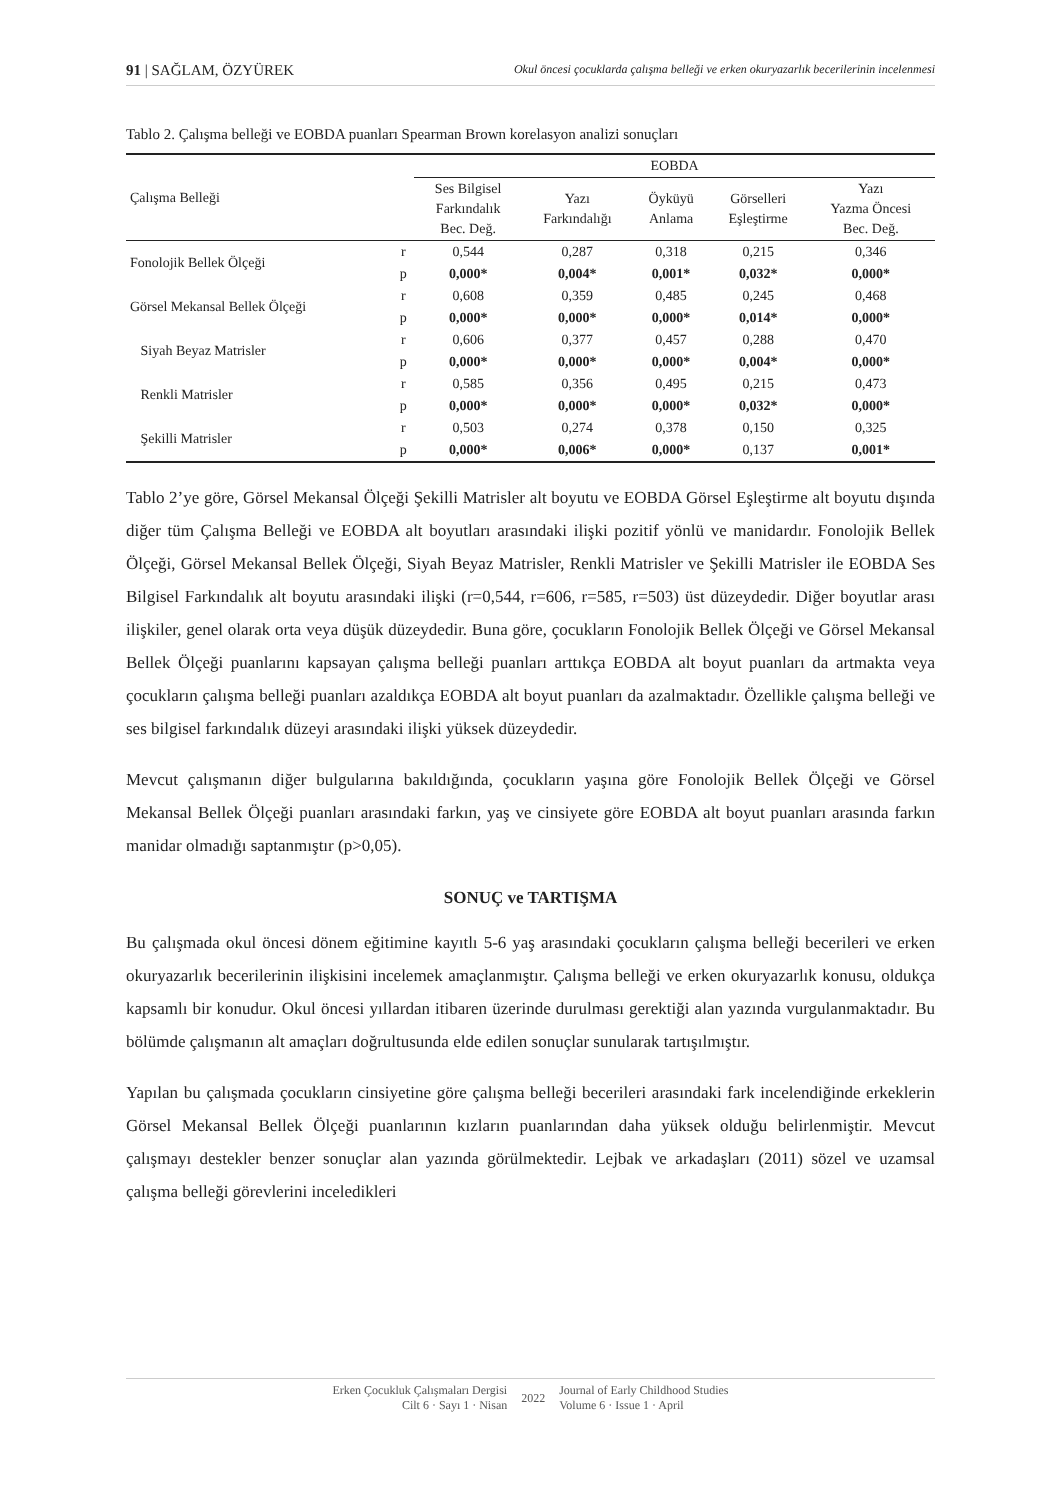91 | SAĞLAM, ÖZYÜREK Okul öncesi çocuklarda çalışma belleği ve erken okuryazarlık becerilerinin incelenmesi
Tablo 2. Çalışma belleği ve EOBDA puanları Spearman Brown korelasyon analizi sonuçları
| Çalışma Belleği | | EOBDA | | | | |
| --- | --- | --- | --- | --- | --- | --- |
| | | Ses Bilgisel Farkındalık Bec. Değ. | Yazı Farkındalığı | Öyküyü Anlama | Görselleri Eşleştirme | Yazı Yazma Öncesi Bec. Değ. |
| Fonolojik Bellek Ölçeği | r | 0,544 | 0,287 | 0,318 | 0,215 | 0,346 |
| | p | 0,000* | 0,004* | 0,001* | 0,032* | 0,000* |
| Görsel Mekansal Bellek Ölçeği | r | 0,608 | 0,359 | 0,485 | 0,245 | 0,468 |
| | p | 0,000* | 0,000* | 0,000* | 0,014* | 0,000* |
| Siyah Beyaz Matrisler | r | 0,606 | 0,377 | 0,457 | 0,288 | 0,470 |
| | p | 0,000* | 0,000* | 0,000* | 0,004* | 0,000* |
| Renkli Matrisler | r | 0,585 | 0,356 | 0,495 | 0,215 | 0,473 |
| | p | 0,000* | 0,000* | 0,000* | 0,032* | 0,000* |
| Şekilli Matrisler | r | 0,503 | 0,274 | 0,378 | 0,150 | 0,325 |
| | p | 0,000* | 0,006* | 0,000* | 0,137 | 0,001* |
Tablo 2’ye göre, Görsel Mekansal Ölçeği Şekilli Matrisler alt boyutu ve EOBDA Görsel Eşleştirme alt boyutu dışında diğer tüm Çalışma Belleği ve EOBDA alt boyutları arasındaki ilişki pozitif yönlü ve manidardır. Fonolojik Bellek Ölçeği, Görsel Mekansal Bellek Ölçeği, Siyah Beyaz Matrisler, Renkli Matrisler ve Şekilli Matrisler ile EOBDA Ses Bilgisel Farkındalık alt boyutu arasındaki ilişki (r=0,544, r=606, r=585, r=503) üst düzeydedir. Diğer boyutlar arası ilişkiler, genel olarak orta veya düşük düzeydedir. Buna göre, çocukların Fonolojik Bellek Ölçeği ve Görsel Mekansal Bellek Ölçeği puanlarını kapsayan çalışma belleği puanları arttıkça EOBDA alt boyut puanları da artmakta veya çocukların çalışma belleği puanları azaldıkça EOBDA alt boyut puanları da azalmaktadır. Özellikle çalışma belleği ve ses bilgisel farkındalık düzeyi arasındaki ilişki yüksek düzeydedir.
Mevcut çalışmanın diğer bulgularına bakıldığında, çocukların yaşına göre Fonolojik Bellek Ölçeği ve Görsel Mekansal Bellek Ölçeği puanları arasındaki farkın, yaş ve cinsiyete göre EOBDA alt boyut puanları arasında farkın manidar olmadığı saptanmıştır (p>0,05).
SONUÇ ve TARTIŞMA
Bu çalışmada okul öncesi dönem eğitimine kayıtlı 5-6 yaş arasındaki çocukların çalışma belleği becerileri ve erken okuryazarlık becerilerinin ilişkisini incelemek amaçlanmıştır. Çalışma belleği ve erken okuryazarlık konusu, oldukça kapsamlı bir konudur. Okul öncesi yıllardan itibaren üzerinde durulması gerektiği alan yazında vurgulanmaktadır. Bu bölümde çalışmanın alt amaçları doğrultusunda elde edilen sonuçlar sunularak tartışılmıştır.
Yapılan bu çalışmada çocukların cinsiyetine göre çalışma belleği becerileri arasındaki fark incelendiğinde erkeklerin Görsel Mekansal Bellek Ölçeği puanlarının kızların puanlarından daha yüksek olduğu belirlenmiştir. Mevcut çalışmayı destekler benzer sonuçlar alan yazında görülmektedir. Lejbak ve arkadaşları (2011) sözel ve uzamsal çalışma belleği görevlerini inceledikleri
Erken Çocukluk Çalışmaları Dergisi
Cilt 6 · Sayı 1 · Nisan
2022
Journal of Early Childhood Studies
Volume 6 · Issue 1 · April